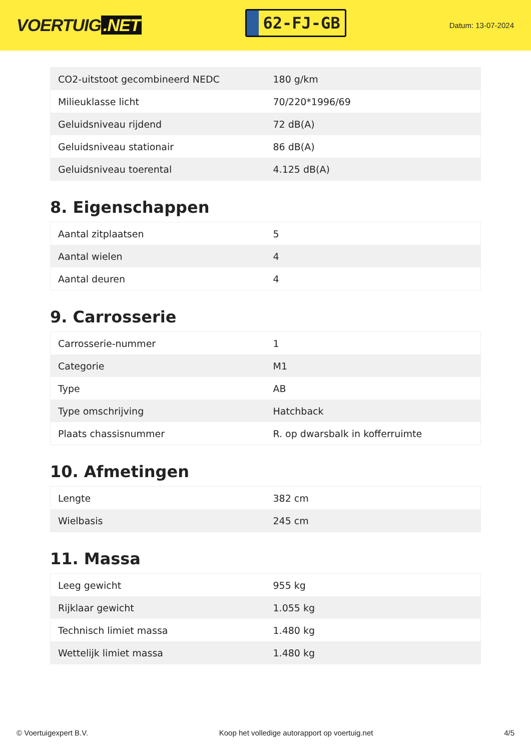VOERTUIG.NET
62-FJ-GB
Datum: 13-07-2024
| CO2-uitstoot gecombineerd NEDC | 180 g/km |
| Milieuklasse licht | 70/220*1996/69 |
| Geluidsniveau rijdend | 72 dB(A) |
| Geluidsniveau stationair | 86 dB(A) |
| Geluidsniveau toerental | 4.125 dB(A) |
8. Eigenschappen
| Aantal zitplaatsen | 5 |
| Aantal wielen | 4 |
| Aantal deuren | 4 |
9. Carrosserie
| Carrosserie-nummer | 1 |
| Categorie | M1 |
| Type | AB |
| Type omschrijving | Hatchback |
| Plaats chassisnummer | R. op dwarsbalk in kofferruimte |
10. Afmetingen
| Lengte | 382 cm |
| Wielbasis | 245 cm |
11. Massa
| Leeg gewicht | 955 kg |
| Rijklaar gewicht | 1.055 kg |
| Technisch limiet massa | 1.480 kg |
| Wettelijk limiet massa | 1.480 kg |
© Voertuigexpert B.V. Koop het volledige autorapport op voertuig.net 4/5